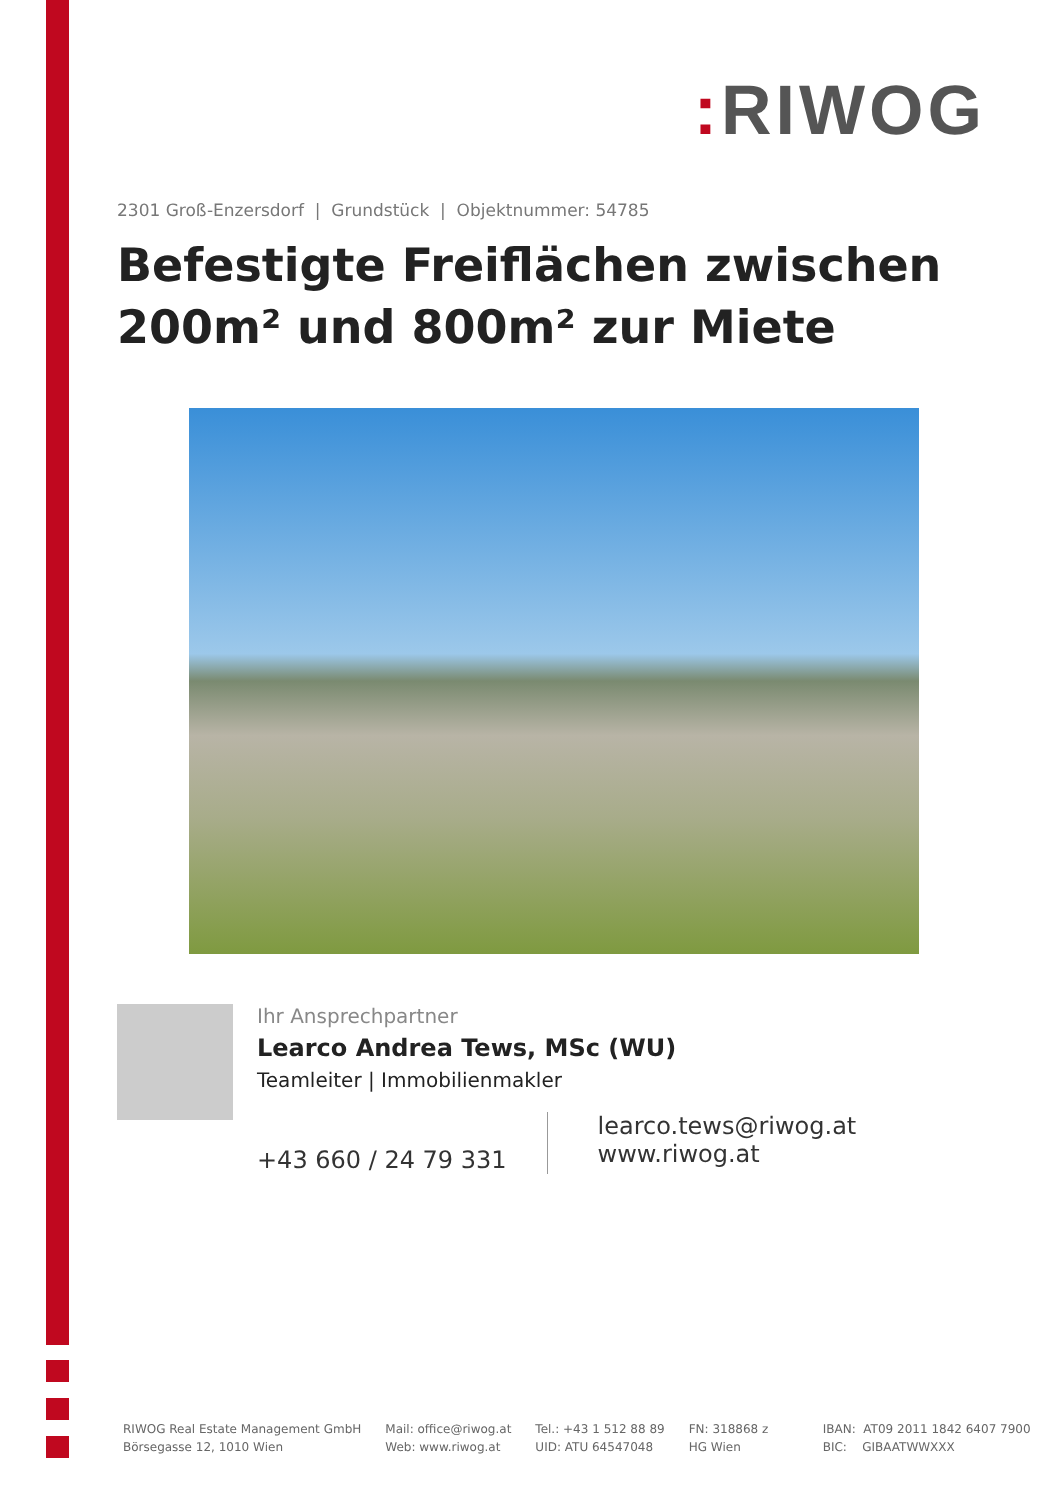: RIWOG
2301 Groß-Enzersdorf | Grundstück | Objektnummer: 54785
Befestigte Freiflächen zwischen 200m² und 800m² zur Miete
Ihr Ansprechpartner
Learco Andrea Tews, MSc (WU)
Teamleiter | Immobilienmakler
+43 660 / 24 79 331
learco.tews@riwog.at
www.riwog.at
RIWOG Real Estate Management GmbH
Börsegasse 12, 1010 Wien
Mail: office@riwog.at
Web: www.riwog.at
Tel.: +43 1 512 88 89
UID: ATU 64547048
FN: 318868 z
HG Wien
IBAN: AT09 2011 1842 6407 7900
BIC: GIBAATWWXXX